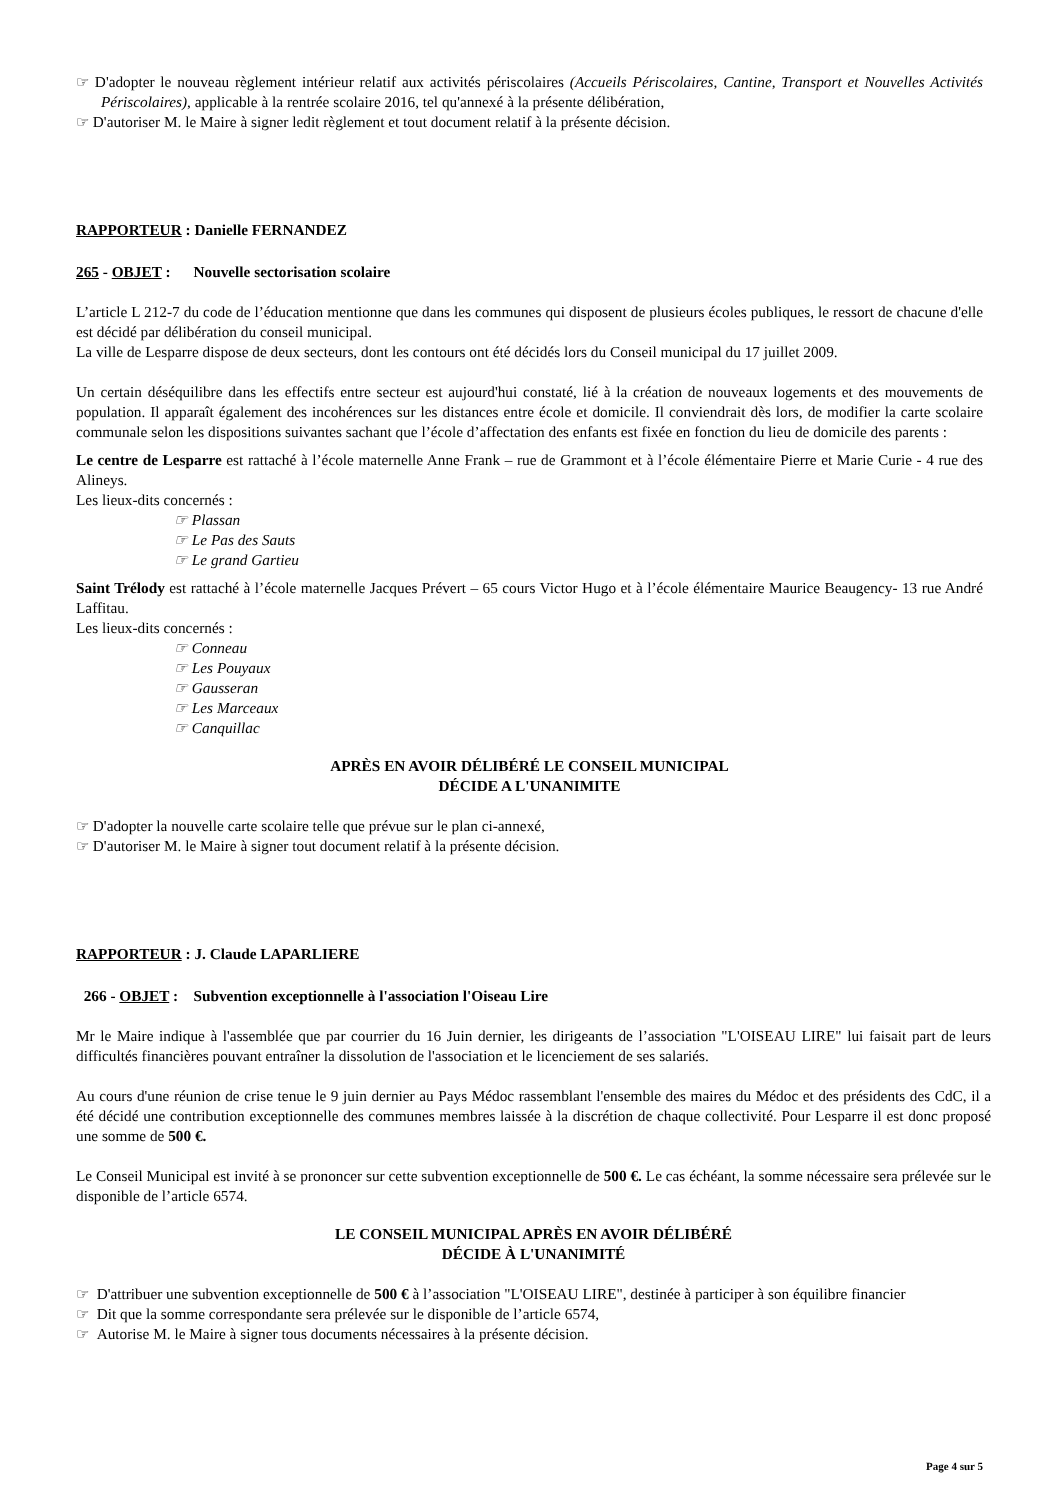☞ D'adopter le nouveau règlement intérieur relatif aux activités périscolaires (Accueils Périscolaires, Cantine, Transport et Nouvelles Activités Périscolaires), applicable à la rentrée scolaire 2016, tel qu'annexé à la présente délibération,
☞ D'autoriser M. le Maire à signer ledit règlement et tout document relatif à la présente décision.
RAPPORTEUR : Danielle FERNANDEZ
265 - OBJET : Nouvelle sectorisation scolaire
L’article L 212-7 du code de l’éducation mentionne que dans les communes qui disposent de plusieurs écoles publiques, le ressort de chacune d'elle est décidé par délibération du conseil municipal.
La ville de Lesparre dispose de deux secteurs, dont les contours ont été décidés lors du Conseil municipal du 17 juillet 2009.
Un certain déséquilibre dans les effectifs entre secteur est aujourd'hui constaté, lié à la création de nouveaux logements et des mouvements de population. Il apparaît également des incohérences sur les distances entre école et domicile. Il conviendrait dès lors, de modifier la carte scolaire communale selon les dispositions suivantes sachant que l’école d’affectation des enfants est fixée en fonction du lieu de domicile des parents :
Le centre de Lesparre est rattaché à l’école maternelle Anne Frank – rue de Grammont et à l’école élémentaire Pierre et Marie Curie - 4 rue des Alineys.
Les lieux-dits concernés :
☞ Plassan
☞ Le Pas des Sauts
☞ Le grand Gartieu
Saint Trélody est rattaché à l’école maternelle Jacques Prévert – 65 cours Victor Hugo et à l’école élémentaire Maurice Beaugency- 13 rue André Laffitau.
Les lieux-dits concernés :
☞ Conneau
☞ Les Pouyaux
☞ Gausseran
☞ Les Marceaux
☞ Canquillac
APRÈS EN AVOIR DÉLIBÉRÉ LE CONSEIL MUNICIPAL
DÉCIDE A L'UNANIMITE
☞ D'adopter la nouvelle carte scolaire telle que prévue sur le plan ci-annexé,
☞ D'autoriser M. le Maire à signer tout document relatif à la présente décision.
RAPPORTEUR : J. Claude LAPARLIERE
266 - OBJET : Subvention exceptionnelle à l'association l'Oiseau Lire
Mr le Maire indique à l'assemblée que par courrier du 16 Juin dernier, les dirigeants de l’association "L'OISEAU LIRE" lui faisait part de leurs difficultés financières pouvant entraîner la dissolution de l'association et le licenciement de ses salariés.
Au cours d'une réunion de crise tenue le 9 juin dernier au Pays Médoc rassemblant l'ensemble des maires du Médoc et des présidents des CdC, il a été décidé une contribution exceptionnelle des communes membres laissée à la discrétion de chaque collectivité. Pour Lesparre il est donc proposé une somme de 500 €.
Le Conseil Municipal est invité à se prononcer sur cette subvention exceptionnelle de 500 €. Le cas échéant, la somme nécessaire sera prélevée sur le disponible de l’article 6574.
LE CONSEIL MUNICIPAL APRÈS EN AVOIR DÉLIBÉRÉ
DÉCIDE À L'UNANIMITÉ
☞ D'attribuer une subvention exceptionnelle de 500 € à l’association "L'OISEAU LIRE", destinée à participer à son équilibre financier
☞ Dit que la somme correspondante sera prélevée sur le disponible de l’article 6574,
☞ Autorise M. le Maire à signer tous documents nécessaires à la présente décision.
Page 4 sur 5